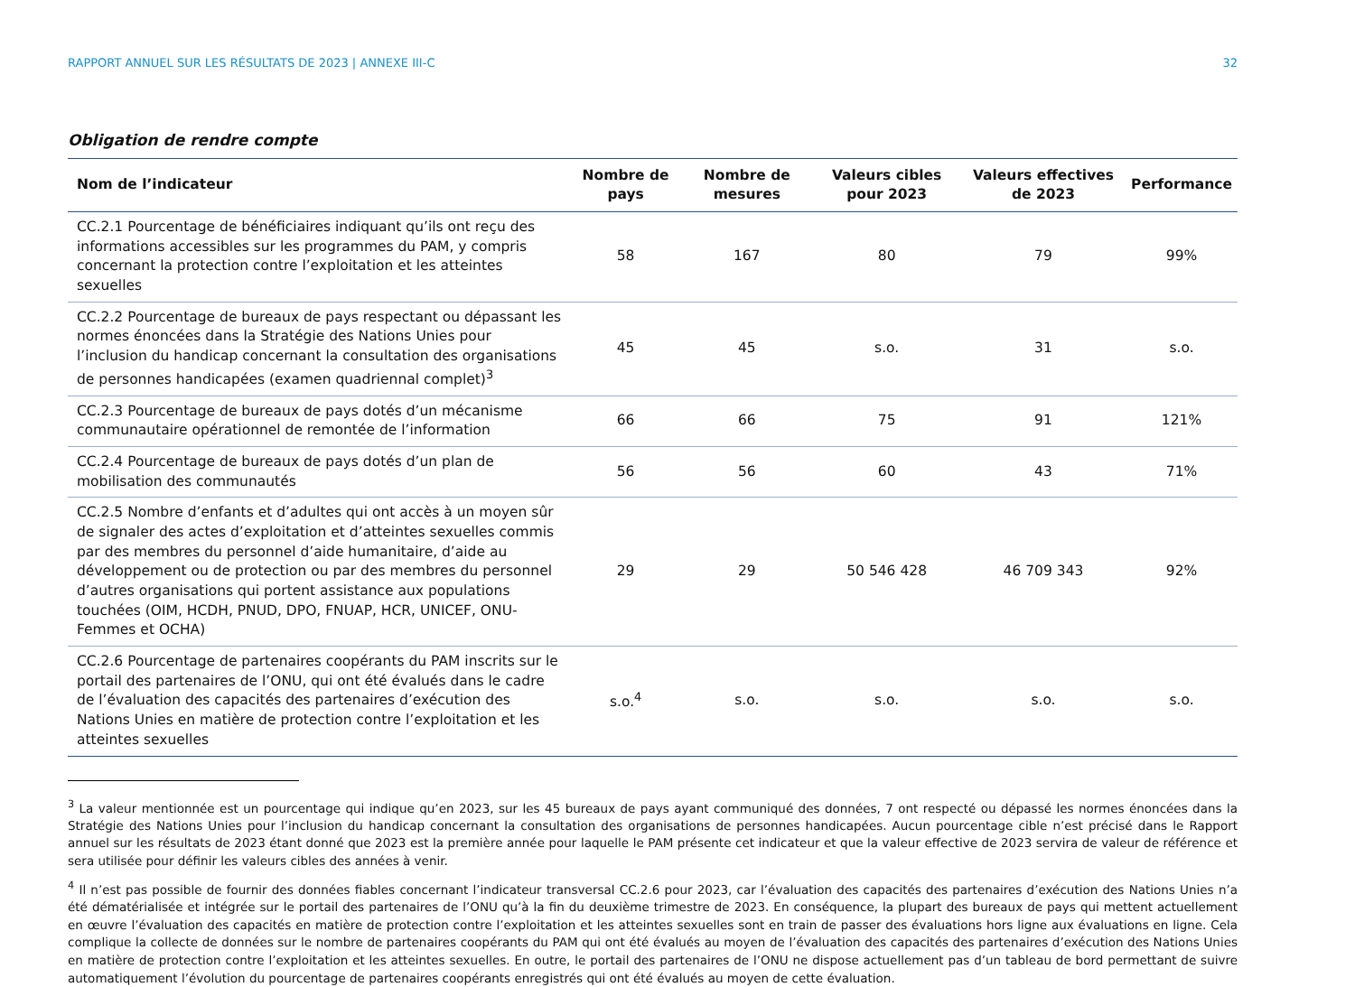RAPPORT ANNUEL SUR LES RÉSULTATS DE 2023 | ANNEXE III-C 32
Obligation de rendre compte
| Nom de l’indicateur | Nombre de pays | Nombre de mesures | Valeurs cibles pour 2023 | Valeurs effectives de 2023 | Performance |
| --- | --- | --- | --- | --- | --- |
| CC.2.1 Pourcentage de bénéficiaires indiquant qu’ils ont reçu des informations accessibles sur les programmes du PAM, y compris concernant la protection contre l’exploitation et les atteintes sexuelles | 58 | 167 | 80 | 79 | 99% |
| CC.2.2 Pourcentage de bureaux de pays respectant ou dépassant les normes énoncées dans la Stratégie des Nations Unies pour l’inclusion du handicap concernant la consultation des organisations de personnes handicapées (examen quadriennal complet)<sup>3</sup> | 45 | 45 | s.o. | 31 | s.o. |
| CC.2.3 Pourcentage de bureaux de pays dotés d’un mécanisme communautaire opérationnel de remontée de l’information | 66 | 66 | 75 | 91 | 121% |
| CC.2.4 Pourcentage de bureaux de pays dotés d’un plan de mobilisation des communautés | 56 | 56 | 60 | 43 | 71% |
| CC.2.5 Nombre d’enfants et d’adultes qui ont accès à un moyen sûr de signaler des actes d’exploitation et d’atteintes sexuelles commis par des membres du personnel d’aide humanitaire, d’aide au développement ou de protection ou par des membres du personnel d’autres organisations qui portent assistance aux populations touchées (OIM, HCDH, PNUD, DPO, FNUAP, HCR, UNICEF, ONU-Femmes et OCHA) | 29 | 29 | 50 546 428 | 46 709 343 | 92% |
| CC.2.6 Pourcentage de partenaires coopérants du PAM inscrits sur le portail des partenaires de l’ONU, qui ont été évalués dans le cadre de l’évaluation des capacités des partenaires d’exécution des Nations Unies en matière de protection contre l’exploitation et les atteintes sexuelles | s.o.<sup>4</sup> | s.o. | s.o. | s.o. | s.o. |
<sup>3</sup> La valeur mentionnée est un pourcentage qui indique qu’en 2023, sur les 45 bureaux de pays ayant communiqué des données, 7 ont respecté ou dépassé les normes énoncées dans la Stratégie des Nations Unies pour l’inclusion du handicap concernant la consultation des organisations de personnes handicapées. Aucun pourcentage cible n’est précisé dans le Rapport annuel sur les résultats de 2023 étant donné que 2023 est la première année pour laquelle le PAM présente cet indicateur et que la valeur effective de 2023 servira de valeur de référence et sera utilisée pour définir les valeurs cibles des années à venir.
<sup>4</sup> Il n’est pas possible de fournir des données fiables concernant l’indicateur transversal CC.2.6 pour 2023, car l’évaluation des capacités des partenaires d’exécution des Nations Unies n’a été dématérialisée et intégrée sur le portail des partenaires de l’ONU qu’à la fin du deuxième trimestre de 2023. En conséquence, la plupart des bureaux de pays qui mettent actuellement en œuvre l’évaluation des capacités en matière de protection contre l’exploitation et les atteintes sexuelles sont en train de passer des évaluations hors ligne aux évaluations en ligne. Cela complique la collecte de données sur le nombre de partenaires coopérants du PAM qui ont été évalués au moyen de l’évaluation des capacités des partenaires d’exécution des Nations Unies en matière de protection contre l’exploitation et les atteintes sexuelles. En outre, le portail des partenaires de l’ONU ne dispose actuellement pas d’un tableau de bord permettant de suivre automatiquement l’évolution du pourcentage de partenaires coopérants enregistrés qui ont été évalués au moyen de cette évaluation.